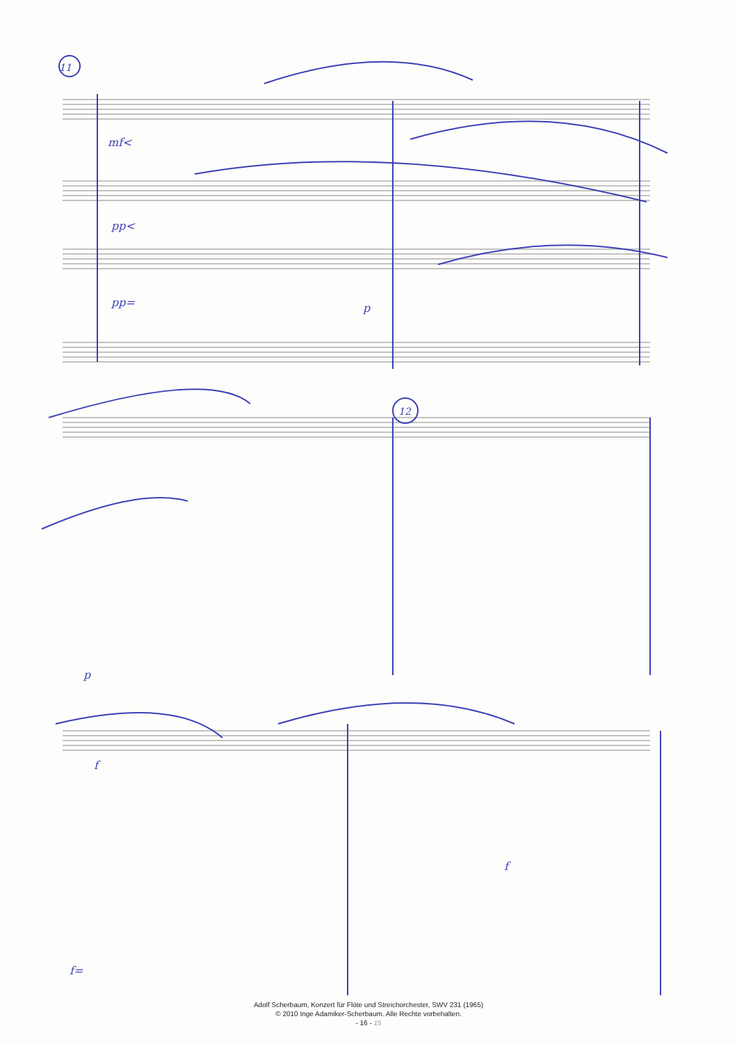mf<
pp<
pp=
p
p
f
f=
f
11
12
Adolf Scherbaum, Konzert für Flöte und Streichorchester, SWV 231 (1965)
© 2010 Inge Adamiker-Scherbaum. Alle Rechte vorbehalten.
- 16 - 15